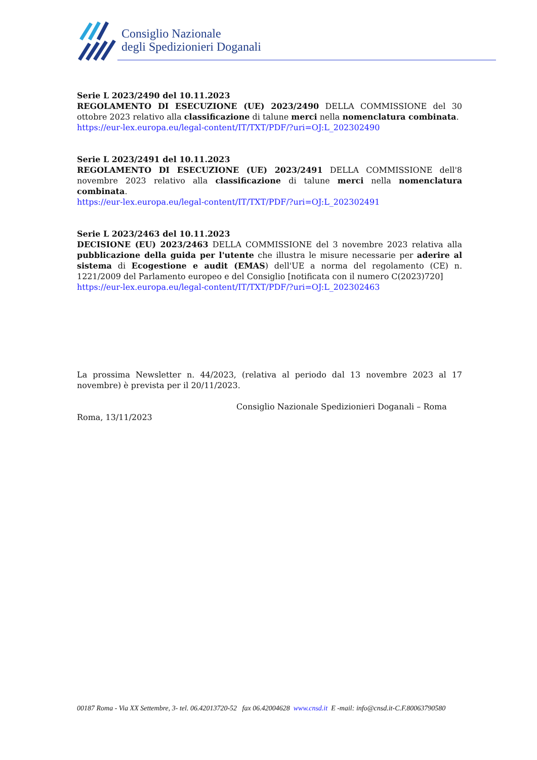Consiglio Nazionale
degli Spedizionieri Doganali
Serie L 2023/2490 del 10.11.2023
REGOLAMENTO DI ESECUZIONE (UE) 2023/2490 DELLA COMMISSIONE del 30 ottobre 2023 relativo alla classificazione di talune merci nella nomenclatura combinata.
https://eur-lex.europa.eu/legal-content/IT/TXT/PDF/?uri=OJ:L_202302490
Serie L 2023/2491 del 10.11.2023
REGOLAMENTO DI ESECUZIONE (UE) 2023/2491 DELLA COMMISSIONE dell'8 novembre 2023 relativo alla classificazione di talune merci nella nomenclatura combinata.
https://eur-lex.europa.eu/legal-content/IT/TXT/PDF/?uri=OJ:L_202302491
Serie L 2023/2463 del 10.11.2023
DECISIONE (EU) 2023/2463 DELLA COMMISSIONE del 3 novembre 2023 relativa alla pubblicazione della guida per l'utente che illustra le misure necessarie per aderire al sistema di Ecogestione e audit (EMAS) dell'UE a norma del regolamento (CE) n. 1221/2009 del Parlamento europeo e del Consiglio [notificata con il numero C(2023)720]
https://eur-lex.europa.eu/legal-content/IT/TXT/PDF/?uri=OJ:L_202302463
La prossima Newsletter n. 44/2023, (relativa al periodo dal 13 novembre 2023 al 17 novembre) è prevista per il 20/11/2023.
Consiglio Nazionale Spedizionieri Doganali – Roma
Roma, 13/11/2023
00187 Roma - Via XX Settembre, 3- tel. 06.42013720-52 fax 06.42004628 www.cnsd.it E -mail: info@cnsd.it-C.F.80063790580